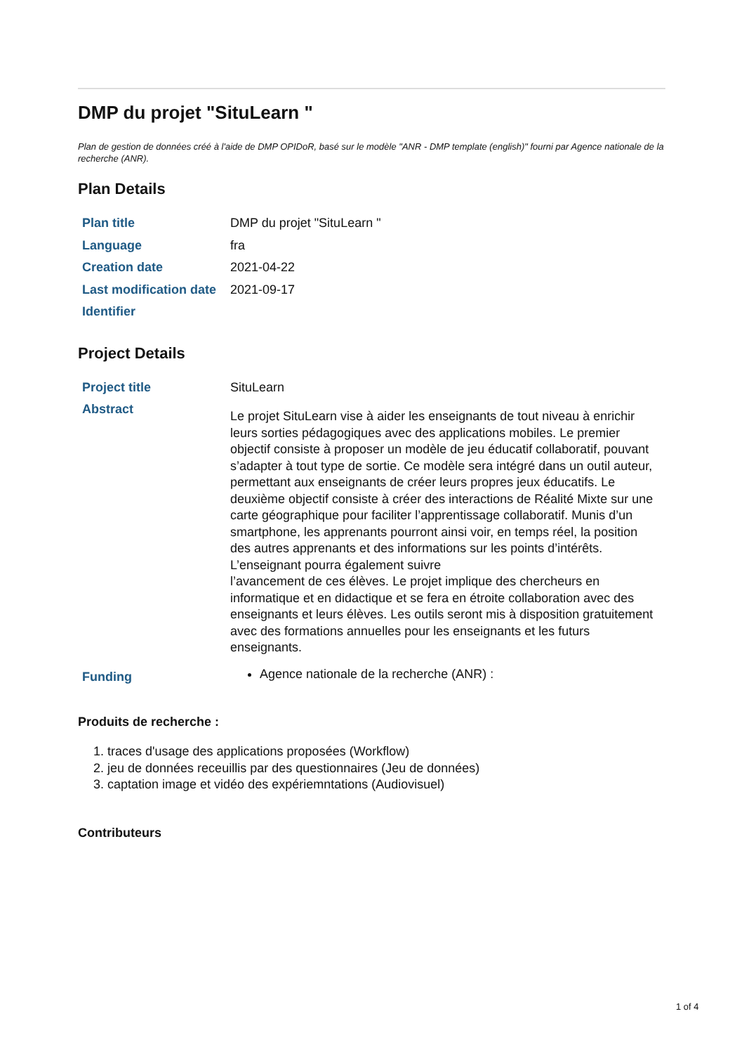DMP du projet "SituLearn "
Plan de gestion de données créé à l'aide de DMP OPIDoR, basé sur le modèle "ANR - DMP template (english)" fourni par Agence nationale de la recherche (ANR).
Plan Details
| Plan title | DMP du projet "SituLearn " |
| Language | fra |
| Creation date | 2021-04-22 |
| Last modification date | 2021-09-17 |
| Identifier | |
Project Details
| Project title | SituLearn |
| Abstract | Le projet SituLearn vise à aider les enseignants de tout niveau à enrichir leurs sorties pédagogiques avec des applications mobiles. Le premier objectif consiste à proposer un modèle de jeu éducatif collaboratif, pouvant s’adapter à tout type de sortie. Ce modèle sera intégré dans un outil auteur, permettant aux enseignants de créer leurs propres jeux éducatifs. Le deuxième objectif consiste à créer des interactions de Réalité Mixte sur une carte géographique pour faciliter l’apprentissage collaboratif. Munis d’un smartphone, les apprenants pourront ainsi voir, en temps réel, la position des autres apprenants et des informations sur les points d’intérêts. L’enseignant pourra également suivre l’avancement de ces élèves. Le projet implique des chercheurs en informatique et en didactique et se fera en étroite collaboration avec des enseignants et leurs élèves. Les outils seront mis à disposition gratuitement avec des formations annuelles pour les enseignants et les futurs enseignants. |
| Funding | Agence nationale de la recherche (ANR) : |
Produits de recherche :
1. traces d'usage des applications proposées (Workflow)
2. jeu de données receuillis par des questionnaires (Jeu de données)
3. captation image et vidéo des expériemntations (Audiovisuel)
Contributeurs
1 of 4